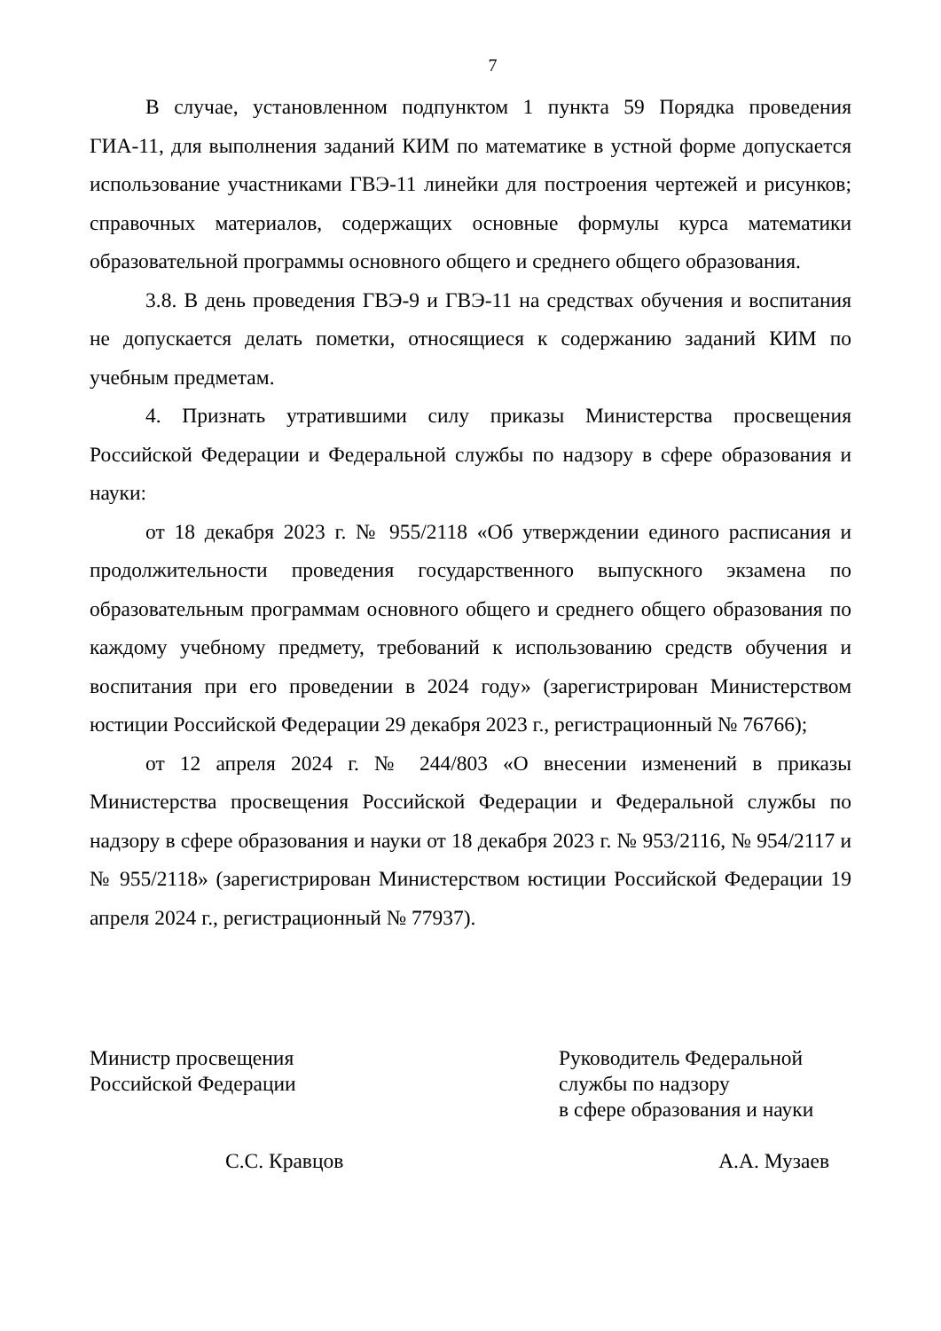7
В случае, установленном подпунктом 1 пункта 59 Порядка проведения ГИА-11, для выполнения заданий КИМ по математике в устной форме допускается использование участниками ГВЭ-11 линейки для построения чертежей и рисунков; справочных материалов, содержащих основные формулы курса математики образовательной программы основного общего и среднего общего образования.
3.8. В день проведения ГВЭ-9 и ГВЭ-11 на средствах обучения и воспитания не допускается делать пометки, относящиеся к содержанию заданий КИМ по учебным предметам.
4. Признать утратившими силу приказы Министерства просвещения Российской Федерации и Федеральной службы по надзору в сфере образования и науки:
от 18 декабря 2023 г. № 955/2118 «Об утверждении единого расписания и продолжительности проведения государственного выпускного экзамена по образовательным программам основного общего и среднего общего образования по каждому учебному предмету, требований к использованию средств обучения и воспитания при его проведении в 2024 году» (зарегистрирован Министерством юстиции Российской Федерации 29 декабря 2023 г., регистрационный № 76766);
от 12 апреля 2024 г. № 244/803 «О внесении изменений в приказы Министерства просвещения Российской Федерации и Федеральной службы по надзору в сфере образования и науки от 18 декабря 2023 г. № 953/2116, № 954/2117 и № 955/2118» (зарегистрирован Министерством юстиции Российской Федерации 19 апреля 2024 г., регистрационный № 77937).
Министр просвещения
Российской Федерации
Руководитель Федеральной
службы по надзору
в сфере образования и науки
С.С. Кравцов А.А. Музаев